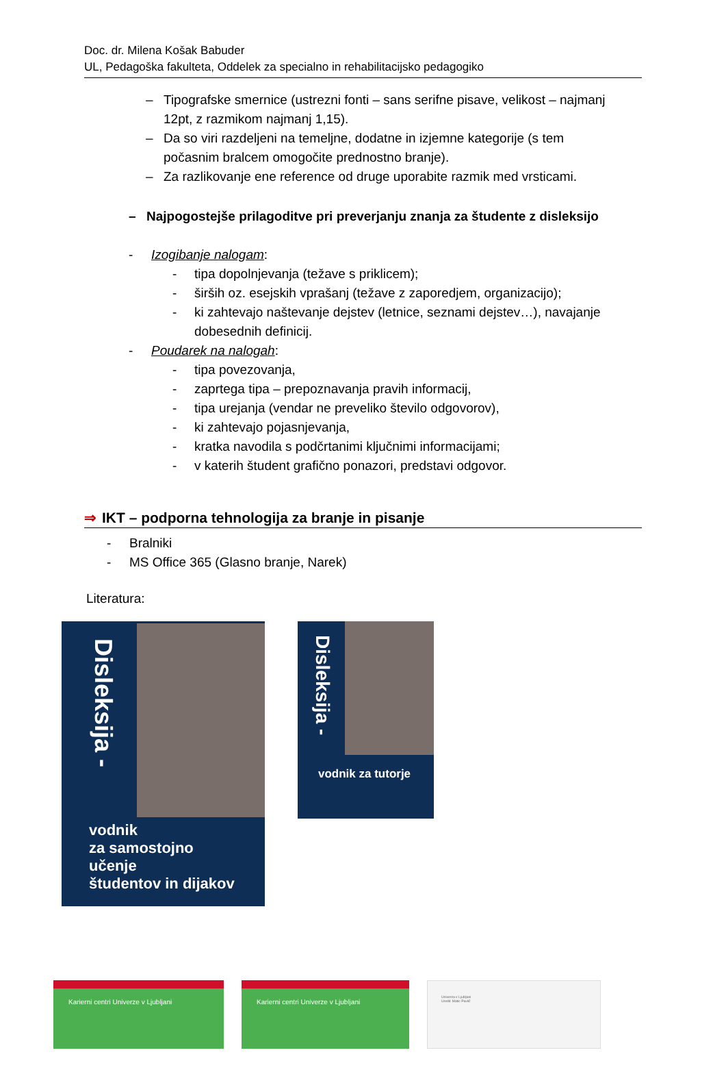Doc. dr. Milena Košak Babuder
UL, Pedagoška fakulteta, Oddelek za specialno in rehabilitacijsko pedagogiko
– Tipografske smernice (ustrezni fonti – sans serifne pisave, velikost – najmanj 12pt, z razmikom najmanj 1,15).
– Da so viri razdeljeni na temeljne, dodatne in izjemne kategorije (s tem počasnim bralcem omogočite prednostno branje).
– Za razlikovanje ene reference od druge uporabite razmik med vrsticami.
– Najpogostejše prilagoditve pri preverjanju znanja za študente z disleksijo
- Izogibanje nalogam:
- tipa dopolnjevanja (težave s priklicem);
- širših oz. esejskih vprašanj (težave z zaporedjem, organizacijo);
- ki zahtevajo naštevanje dejstev (letnice, seznami dejstev…), navajanje dobesednih definicij.
- Poudarek na nalogah:
- tipa povezovanja,
- zaprtega tipa – prepoznavanja pravih informacij,
- tipa urejanja (vendar ne preveliko število odgovorov),
- ki zahtevajo pojasnjevanja,
- kratka navodila s podčrtanimi ključnimi informacijami;
- v katerih študent grafično ponazori, predstavi odgovor.
⇒ IKT – podporna tehnologija za branje in pisanje
- Bralniki
- MS Office 365 (Glasno branje, Narek)
Literatura:
Disleksija -
vodnik
za samostojno učenje
študentov in dijakov
Disleksija -
vodnik za tutorje
Karierni centri Univerze v Ljubljani Karierni centri Univerze v Ljubljani
Univerza v Ljubljani
Uredil: Matic Pavlič